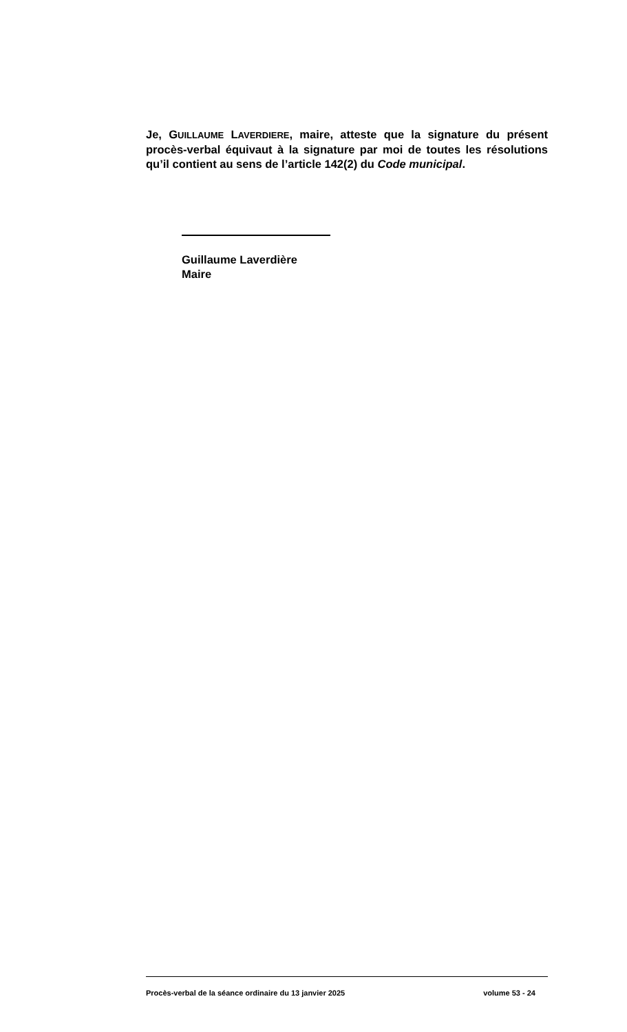Je, GUILLAUME LAVERDIERE, maire, atteste que la signature du présent procès-verbal équivaut à la signature par moi de toutes les résolutions qu’il contient au sens de l’article 142(2) du Code municipal.
Guillaume Laverdière
Maire
Procès-verbal de la séance ordinaire du 13 janvier 2025 volume 53 - 24